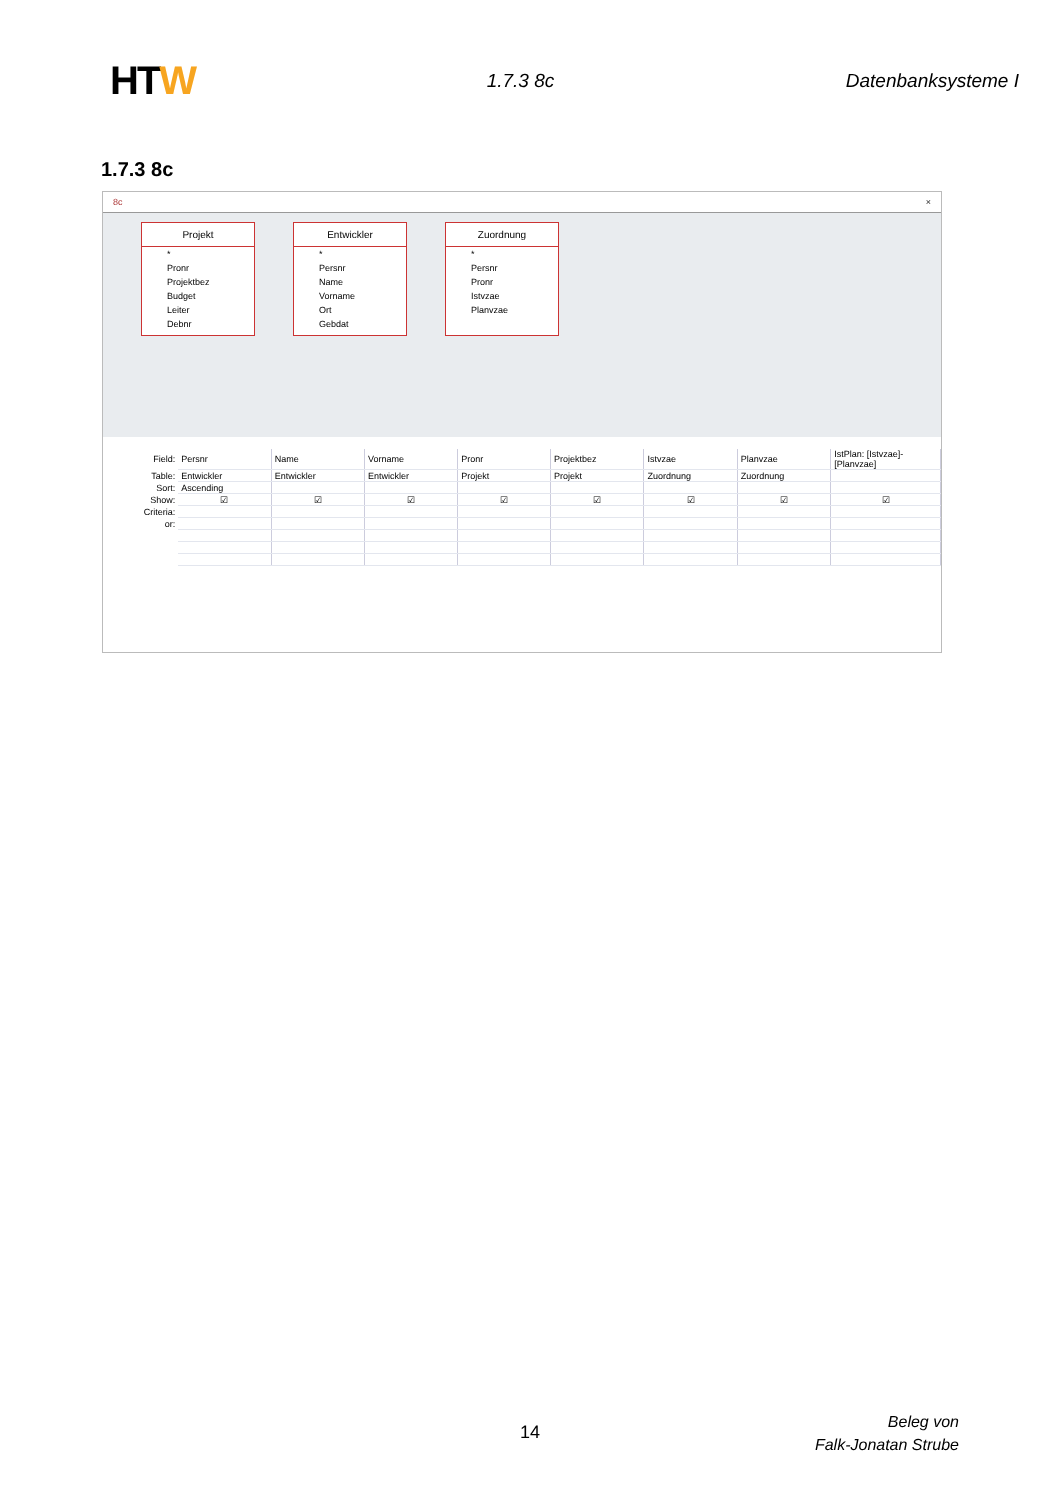HTW
1.7.3 8c Datenbanksysteme I
1.7.3 8c
8c ×
Projekt
*
Pronr
Projektbez
Budget
Leiter
Debnr
Entwickler
*
Persnr
Name
Vorname
Ort
Gebdat
Zuordnung
*
Persnr
Pronr
Istvzae
Planvzae
| Field: | Persnr | Name | Vorname | Pronr | Projektbez | Istvzae | Planvzae | IstPlan: [Istvzae]-[Planvzae] |
| Table: | Entwickler | Entwickler | Entwickler | Projekt | Projekt | Zuordnung | Zuordnung | |
| Sort: | Ascending | | | | | | | |
| Show: | ☑ | ☑ | ☑ | ☑ | ☑ | ☑ | ☑ | ☑ |
| Criteria: | | | | | | | | |
| or: | | | | | | | | |
14
Beleg von
Falk-Jonatan Strube